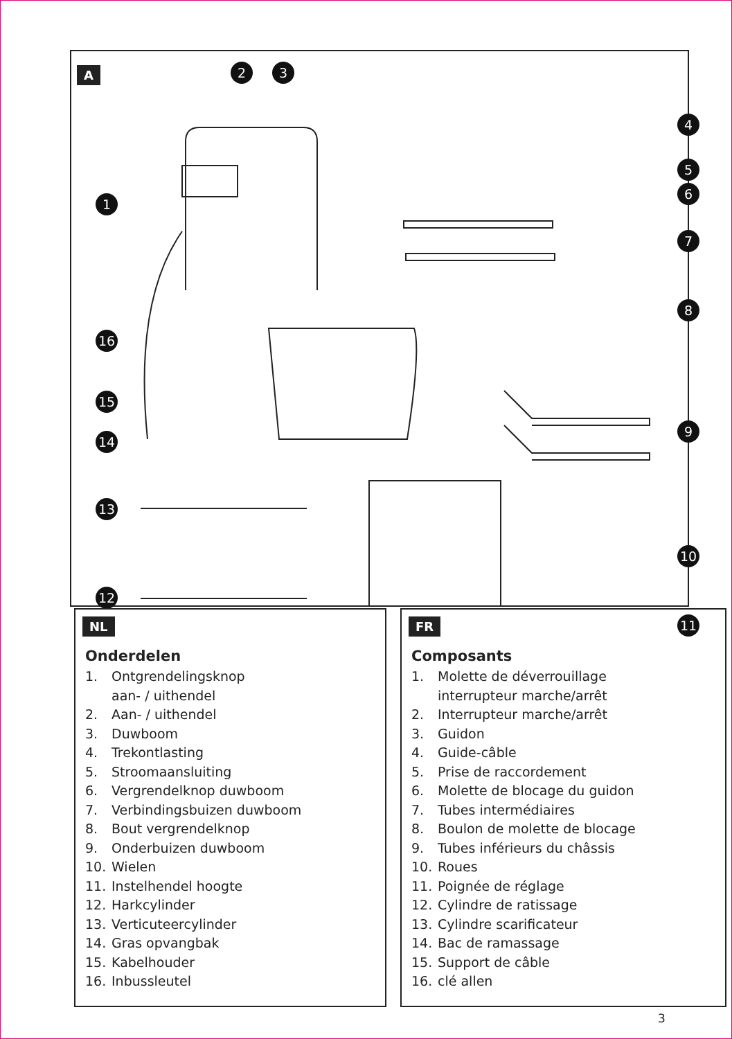A
2 3
4
5
6
7
8
9
10
11
1
16
15
14
13
12
NL
Onderdelen
1. Ontgrendelingsknop
aan- / uithendel
2. Aan- / uithendel
3. Duwboom
4. Trekontlasting
5. Stroomaansluiting
6. Vergrendelknop duwboom
7. Verbindingsbuizen duwboom
8. Bout vergrendelknop
9. Onderbuizen duwboom
10. Wielen
11. Instelhendel hoogte
12. Harkcylinder
13. Verticuteercylinder
14. Gras opvangbak
15. Kabelhouder
16. Inbussleutel
FR
Composants
1. Molette de déverrouillage
interrupteur marche/arrêt
2. Interrupteur marche/arrêt
3. Guidon
4. Guide-câble
5. Prise de raccordement
6. Molette de blocage du guidon
7. Tubes intermédiaires
8. Boulon de molette de blocage
9. Tubes inférieurs du châssis
10. Roues
11. Poignée de réglage
12. Cylindre de ratissage
13. Cylindre scarificateur
14. Bac de ramassage
15. Support de câble
16. clé allen
3